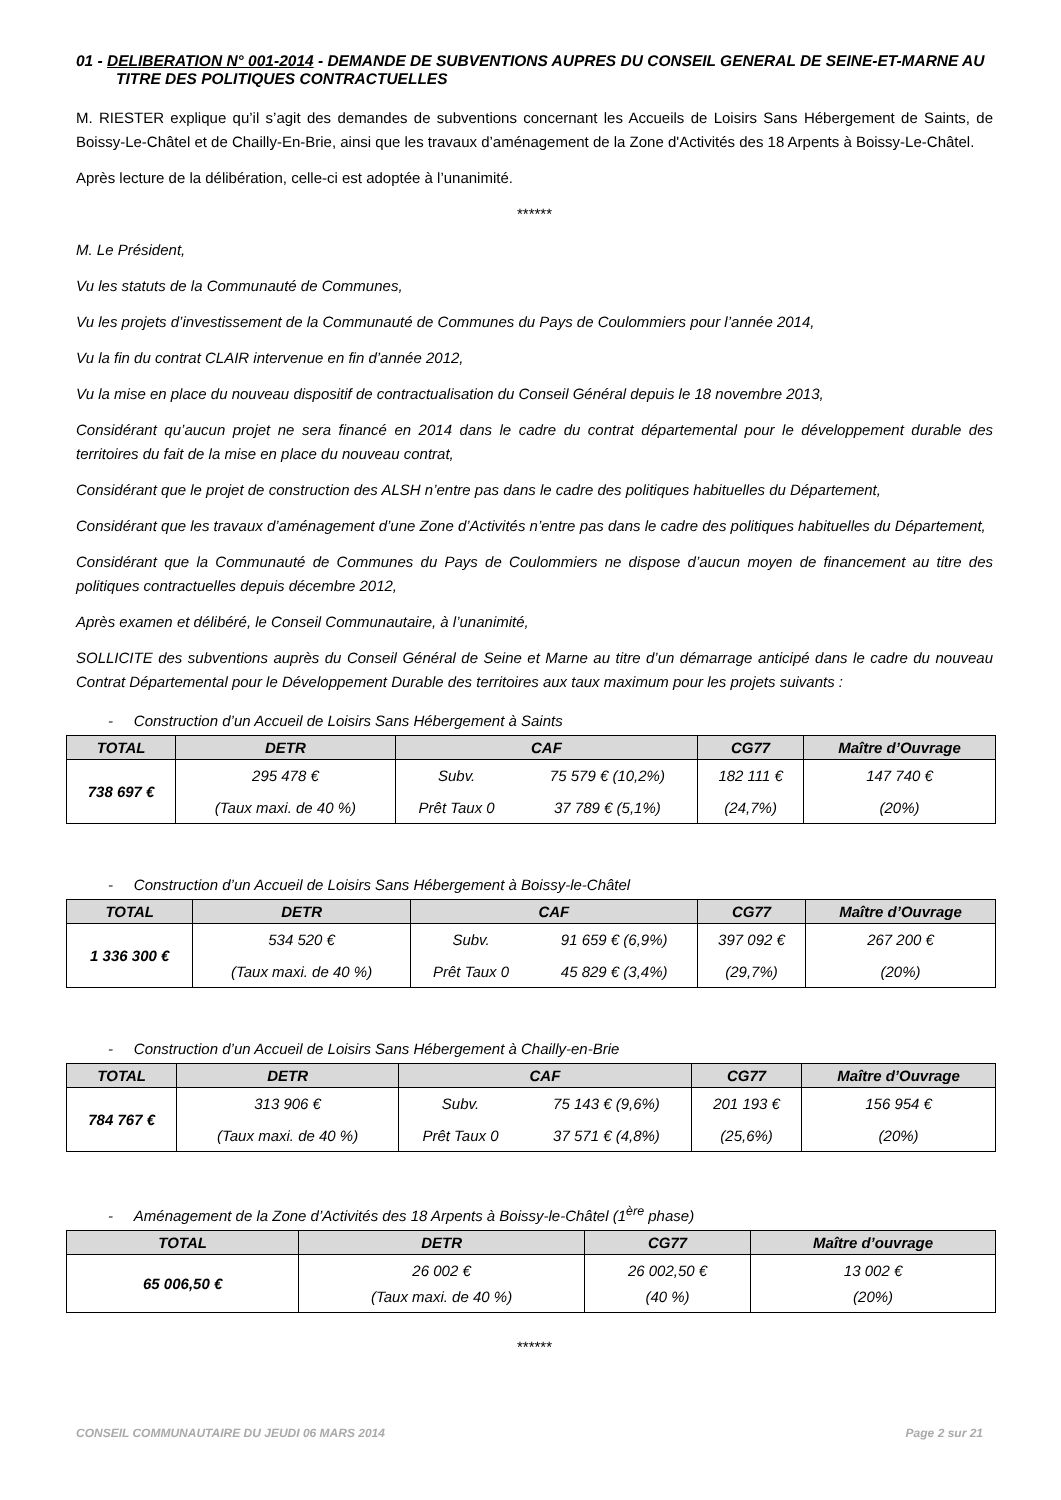01 - DELIBERATION N° 001-2014 - DEMANDE DE SUBVENTIONS AUPRES DU CONSEIL GENERAL DE SEINE-ET-MARNE AU TITRE DES POLITIQUES CONTRACTUELLES
M. RIESTER explique qu’il s’agit des demandes de subventions concernant les Accueils de Loisirs Sans Hébergement de Saints, de Boissy-Le-Châtel et de Chailly-En-Brie, ainsi que les travaux d’aménagement de la Zone d'Activités des 18 Arpents à Boissy-Le-Châtel.
Après lecture de la délibération, celle-ci est adoptée à l’unanimité.
******
M. Le Président,
Vu les statuts de la Communauté de Communes,
Vu les projets d’investissement de la Communauté de Communes du Pays de Coulommiers pour l’année 2014,
Vu la fin du contrat CLAIR intervenue en fin d’année 2012,
Vu la mise en place du nouveau dispositif de contractualisation du Conseil Général depuis le 18 novembre 2013,
Considérant qu’aucun projet ne sera financé en 2014 dans le cadre du contrat départemental pour le développement durable des territoires du fait de la mise en place du nouveau contrat,
Considérant que le projet de construction des ALSH n’entre pas dans le cadre des politiques habituelles du Département,
Considérant que les travaux d’aménagement d’une Zone d’Activités n’entre pas dans le cadre des politiques habituelles du Département,
Considérant que la Communauté de Communes du Pays de Coulommiers ne dispose d’aucun moyen de financement au titre des politiques contractuelles depuis décembre 2012,
Après examen et délibéré, le Conseil Communautaire, à l’unanimité,
SOLLICITE des subventions auprès du Conseil Général de Seine et Marne au titre d’un démarrage anticipé dans le cadre du nouveau Contrat Départemental pour le Développement Durable des territoires aux taux maximum pour les projets suivants :
- Construction d’un Accueil de Loisirs Sans Hébergement à Saints
| TOTAL | DETR | CAF | | CG77 | Maître d’Ouvrage |
| --- | --- | --- | --- | --- | --- |
| 738 697 € | 295 478 € | Subv. | 75 579 € (10,2%) | 182 111 € | 147 740 € |
| | (Taux maxi. de 40 %) | Prêt Taux 0 | 37 789 € (5,1%) | (24,7%) | (20%) |
- Construction d’un Accueil de Loisirs Sans Hébergement à Boissy-le-Châtel
| TOTAL | DETR | CAF | | CG77 | Maître d’Ouvrage |
| --- | --- | --- | --- | --- | --- |
| 1 336 300 € | 534 520 € | Subv. | 91 659 € (6,9%) | 397 092 € | 267 200 € |
| | (Taux maxi. de 40 %) | Prêt Taux 0 | 45 829 € (3,4%) | (29,7%) | (20%) |
- Construction d’un Accueil de Loisirs Sans Hébergement à Chailly-en-Brie
| TOTAL | DETR | CAF | | CG77 | Maître d’Ouvrage |
| --- | --- | --- | --- | --- | --- |
| 784 767 € | 313 906 € | Subv. | 75 143 € (9,6%) | 201 193 € | 156 954 € |
| | (Taux maxi. de 40 %) | Prêt Taux 0 | 37 571 € (4,8%) | (25,6%) | (20%) |
- Aménagement de la Zone d’Activités des 18 Arpents à Boissy-le-Châtel (1<sup>ère</sup> phase)
| TOTAL | DETR | CG77 | Maître d’ouvrage |
| --- | --- | --- | --- |
| 65 006,50 € | 26 002 € (Taux maxi. de 40 %) | 26 002,50 € (40 %) | 13 002 € (20%) |
******
CONSEIL COMMUNAUTAIRE DU JEUDI 06 MARS 2014 Page 2 sur 21